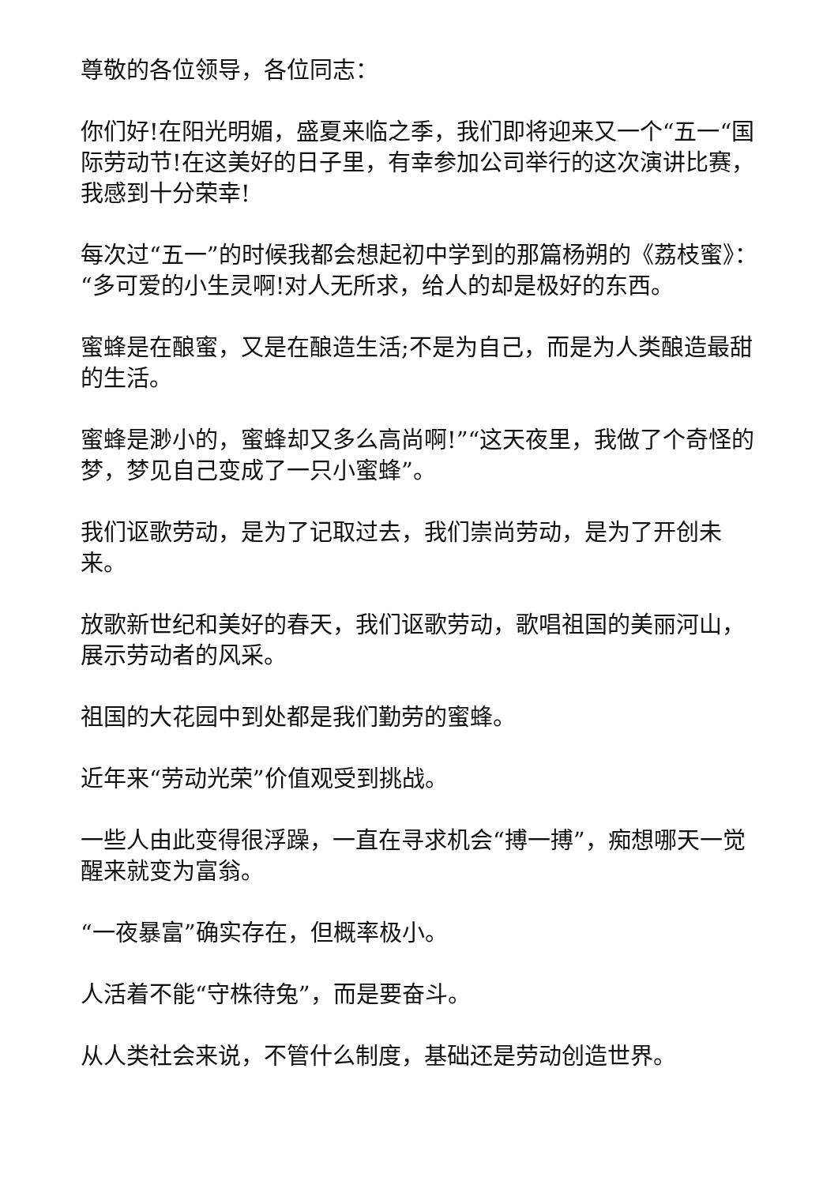尊敬的各位领导，各位同志：
你们好!在阳光明媚，盛夏来临之季，我们即将迎来又一个“五一“国际劳动节!在这美好的日子里，有幸参加公司举行的这次演讲比赛，我感到十分荣幸!
每次过“五一”的时候我都会想起初中学到的那篇杨朔的《荔枝蜜》：“多可爱的小生灵啊!对人无所求，给人的却是极好的东西。
蜜蜂是在酿蜜，又是在酿造生活;不是为自己，而是为人类酿造最甜的生活。
蜜蜂是渺小的，蜜蜂却又多么高尚啊!”“这天夜里，我做了个奇怪的梦，梦见自己变成了一只小蜜蜂”。
我们讴歌劳动，是为了记取过去，我们崇尚劳动，是为了开创未来。
放歌新世纪和美好的春天，我们讴歌劳动，歌唱祖国的美丽河山，展示劳动者的风采。
祖国的大花园中到处都是我们勤劳的蜜蜂。
近年来“劳动光荣”价值观受到挑战。
一些人由此变得很浮躁，一直在寻求机会“搏一搏”，痴想哪天一觉醒来就变为富翁。
“一夜暴富”确实存在，但概率极小。
人活着不能“守株待兔”，而是要奋斗。
从人类社会来说，不管什么制度，基础还是劳动创造世界。